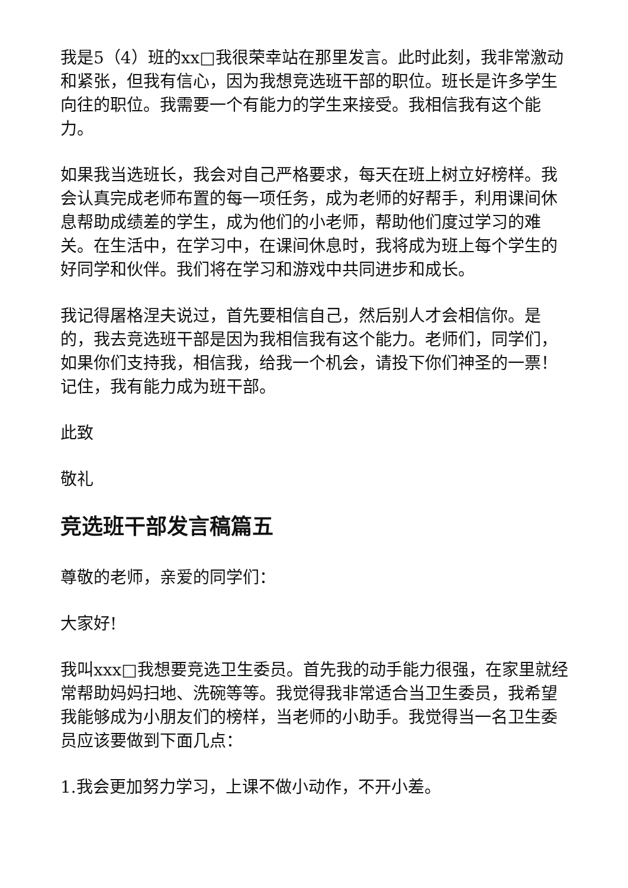我是5（4）班的xx□我很荣幸站在那里发言。此时此刻，我非常激动和紧张，但我有信心，因为我想竞选班干部的职位。班长是许多学生向往的职位。我需要一个有能力的学生来接受。我相信我有这个能力。
如果我当选班长，我会对自己严格要求，每天在班上树立好榜样。我会认真完成老师布置的每一项任务，成为老师的好帮手，利用课间休息帮助成绩差的学生，成为他们的小老师，帮助他们度过学习的难关。在生活中，在学习中，在课间休息时，我将成为班上每个学生的好同学和伙伴。我们将在学习和游戏中共同进步和成长。
我记得屠格涅夫说过，首先要相信自己，然后别人才会相信你。是的，我去竞选班干部是因为我相信我有这个能力。老师们，同学们，如果你们支持我，相信我，给我一个机会，请投下你们神圣的一票！记住，我有能力成为班干部。
此致
敬礼
竞选班干部发言稿篇五
尊敬的老师，亲爱的同学们：
大家好!
我叫xxx□我想要竞选卫生委员。首先我的动手能力很强，在家里就经常帮助妈妈扫地、洗碗等等。我觉得我非常适合当卫生委员，我希望我能够成为小朋友们的榜样，当老师的小助手。我觉得当一名卫生委员应该要做到下面几点：
1.我会更加努力学习，上课不做小动作，不开小差。